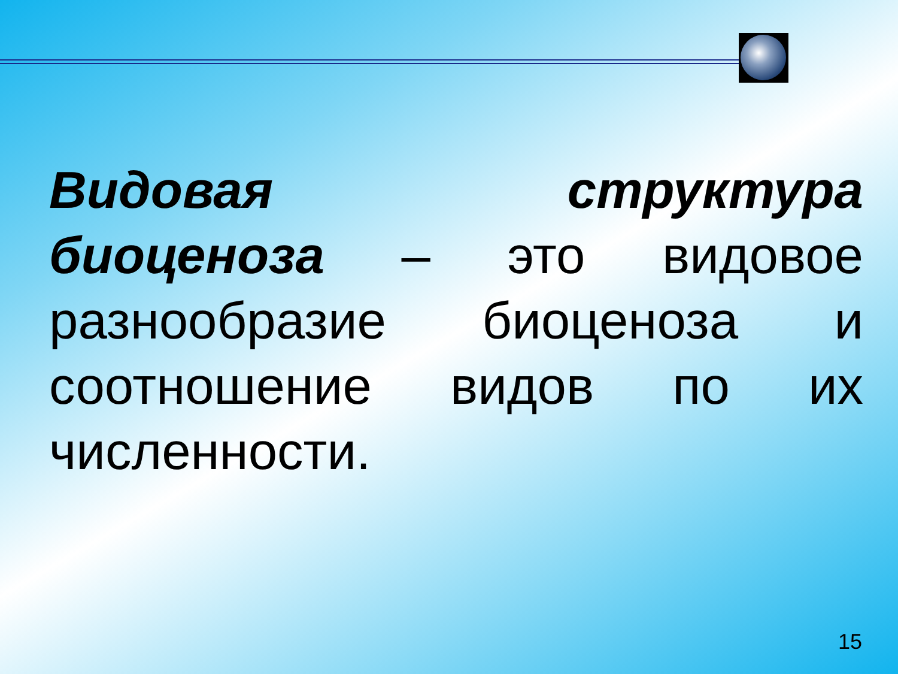Видовая структура биоценоза – это видовое разнообразие биоценоза и соотношение видов по их численности.
15